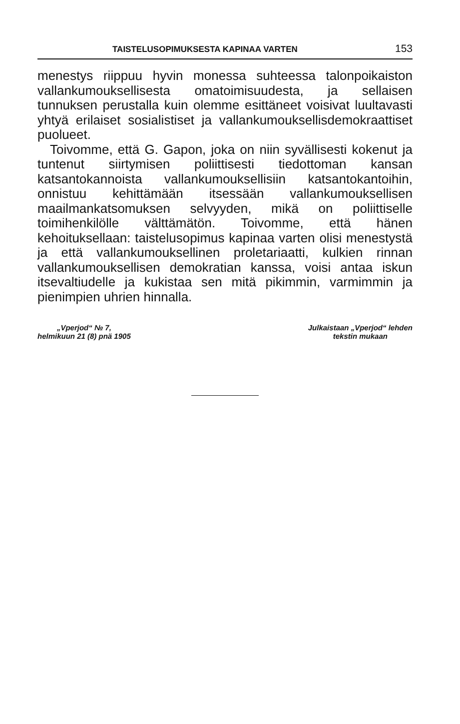TAISTELUSOPIMUKSESTA KAPINAA VARTEN 153
menestys riippuu hyvin monessa suhteessa talonpoikaiston vallankumouksellisesta omatoimisuudesta, ja sellaisen tunnuksen perustalla kuin olemme esittäneet voisivat luultavasti yhtyä erilaiset sosialistiset ja vallankumouksellisdemokraattiset puolueet.
Toivomme, että G. Gapon, joka on niin syvällisesti kokenut ja tuntenut siirtymisen poliittisesti tiedottoman kansan katsantokannoista vallankumouksellisiin katsantokantoihin, onnistuu kehittämään itsessään vallankumouksellisen maailmankatsomuksen selvyyden, mikä on poliittiselle toimihenkilölle välttämätön. Toivomme, että hänen kehoituksellaan: taistelusopimus kapinaa varten olisi menestystä ja että vallankumouksellinen proletariaatti, kulkien rinnan vallankumouksellisen demokratian kanssa, voisi antaa iskun itsevaltiudelle ja kukistaa sen mitä pikimmin, varmimmin ja pienimpien uhrien hinnalla.
„Vperjod“ № 7,
helmikuun 21 (8) pnä 1905
Julkaistaan „Vperjod“ lehden
tekstin mukaan